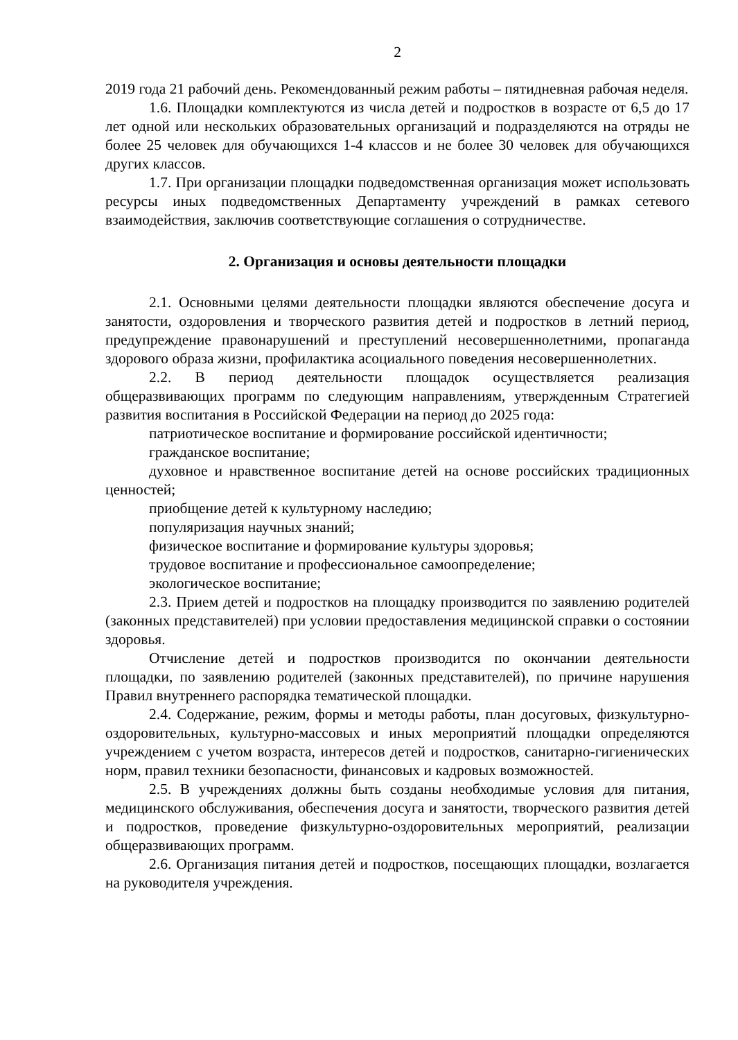2
2019 года 21 рабочий день. Рекомендованный режим работы – пятидневная рабочая неделя.
1.6. Площадки комплектуются из числа детей и подростков в возрасте от 6,5 до 17 лет одной или нескольких образовательных организаций и подразделяются на отряды не более 25 человек для обучающихся 1-4 классов и не более 30 человек для обучающихся других классов.
1.7. При организации площадки подведомственная организация может использовать ресурсы иных подведомственных Департаменту учреждений в рамках сетевого взаимодействия, заключив соответствующие соглашения о сотрудничестве.
2. Организация и основы деятельности площадки
2.1. Основными целями деятельности площадки являются обеспечение досуга и занятости, оздоровления и творческого развития детей и подростков в летний период, предупреждение правонарушений и преступлений несовершеннолетними, пропаганда здорового образа жизни, профилактика асоциального поведения несовершеннолетних.
2.2. В период деятельности площадок осуществляется реализация общеразвивающих программ по следующим направлениям, утвержденным Стратегией развития воспитания в Российской Федерации на период до 2025 года:
патриотическое воспитание и формирование российской идентичности;
гражданское воспитание;
духовное и нравственное воспитание детей на основе российских традиционных ценностей;
приобщение детей к культурному наследию;
популяризация научных знаний;
физическое воспитание и формирование культуры здоровья;
трудовое воспитание и профессиональное самоопределение;
экологическое воспитание;
2.3. Прием детей и подростков на площадку производится по заявлению родителей (законных представителей) при условии предоставления медицинской справки о состоянии здоровья.
Отчисление детей и подростков производится по окончании деятельности площадки, по заявлению родителей (законных представителей), по причине нарушения Правил внутреннего распорядка тематической площадки.
2.4. Содержание, режим, формы и методы работы, план досуговых, физкультурно-оздоровительных, культурно-массовых и иных мероприятий площадки определяются учреждением с учетом возраста, интересов детей и подростков, санитарно-гигиенических норм, правил техники безопасности, финансовых и кадровых возможностей.
2.5. В учреждениях должны быть созданы необходимые условия для питания, медицинского обслуживания, обеспечения досуга и занятости, творческого развития детей и подростков, проведение физкультурно-оздоровительных мероприятий, реализации общеразвивающих программ.
2.6. Организация питания детей и подростков, посещающих площадки, возлагается на руководителя учреждения.